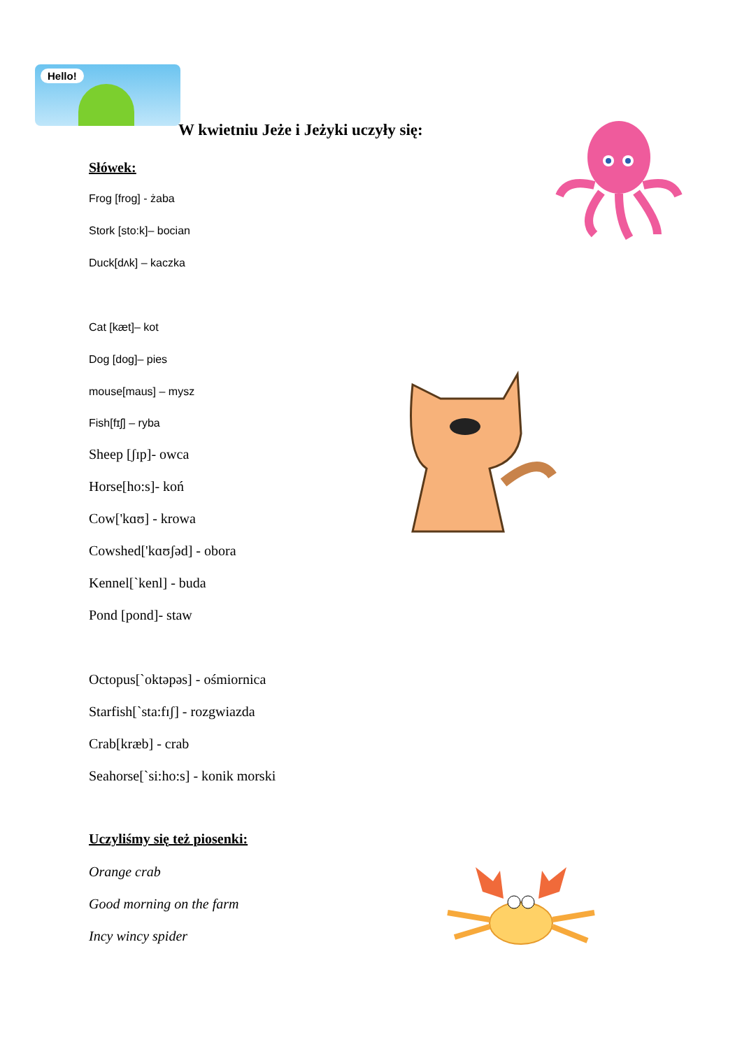Hello!
W kwietniu Jeże i Jeżyki uczyły się:
Słówek:
Frog [frog] - żaba
Stork [sto:k]– bocian
Duck[dʌk] – kaczka
Cat [kæt]– kot
Dog [dog]– pies
mouse[maus] – mysz
Fish[fɪʃ] – ryba
Sheep [ʃɪp]- owca
Horse[ho:s]- koń
Cow['kɑʊ] - krowa
Cowshed['kɑʊʃəd] - obora
Kennel[`kenl] - buda
Pond [pond]- staw
Octopus[`oktəpəs] - ośmiornica
Starfish[`sta:fɪʃ] - rozgwiazda
Crab[kræb] - crab
Seahorse[`si:ho:s] - konik morski
Uczyliśmy się też piosenki:
Orange crab
Good morning on the farm
Incy wincy spider